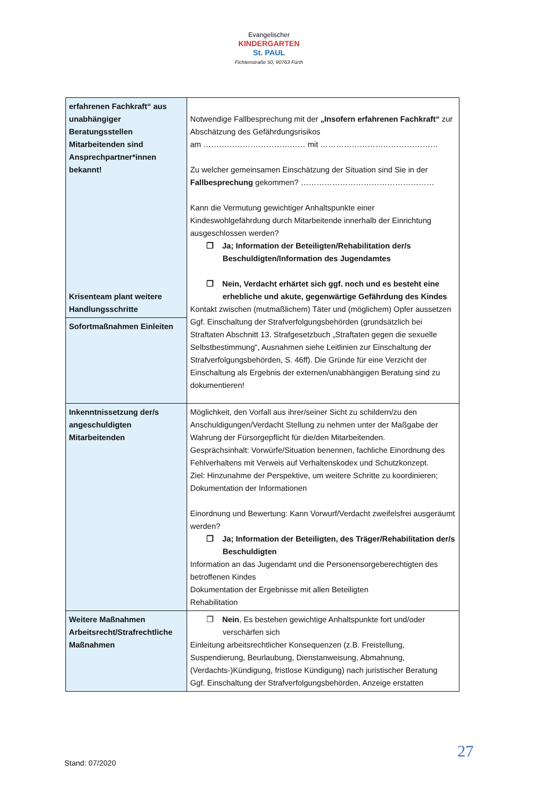Evangelischer
KINDERGARTEN
St. PAUL
Fichtenstraße 50, 90763 Fürth
| erfahrenen Fachkraft“ aus unabhängiger Beratungsstellen Mitarbeitenden sind Ansprechpartner*innen bekannt! Krisenteam plant weitere Handlungsschritte | Notwendige Fallbesprechung mit der „Insofern erfahrenen Fachkraft“ zur Abschätzung des Gefährdungsrisikos am ………………………………… mit ……………………………………… Zu welcher gemeinsamen Einschätzung der Situation sind Sie in der Fallbesprechung gekommen? …………………………………………… Kann die Vermutung gewichtiger Anhaltspunkte einer Kindeswohlgefährdung durch Mitarbeitende innerhalb der Einrichtung ausgeschlossen werden? ❐ Ja; Information der Beteiligten/Rehabilitation der/s Beschuldigten/Information des Jugendamtes ❐ Nein, Verdacht erhärtet sich ggf. noch und es besteht eine erhebliche und akute, gegenwärtige Gefährdung des Kindes Kontakt zwischen (mutmaßlichem) Täter und (möglichem) Opfer aussetzen Ggf. Einschaltung der Strafverfolgungsbehörden (grundsätzlich bei Straftaten Abschnitt 13. Strafgesetzbuch „Straftaten gegen die sexuelle Selbstbestimmung“, Ausnahmen siehe Leitlinien zur Einschaltung der Strafverfolgungsbehörden, S. 46ff). Die Gründe für eine Verzicht der Einschaltung als Ergebnis der externen/unabhängigen Beratung sind zu dokumentieren! |
| Sofortmaßnahmen Einleiten | |
| Inkenntnissetzung der/s angeschuldigten Mitarbeitenden | Möglichkeit, den Vorfall aus ihrer/seiner Sicht zu schildern/zu den Anschuldigungen/Verdacht Stellung zu nehmen unter der Maßgabe der Wahrung der Fürsorgepflicht für die/den Mitarbeitenden. Gesprächsinhalt: Vorwürfe/Situation benennen, fachliche Einordnung des Fehlverhaltens mit Verweis auf Verhaltenskodex und Schutzkonzept. Ziel: Hinzunahme der Perspektive, um weitere Schritte zu koordinieren; Dokumentation der Informationen Einordnung und Bewertung: Kann Vorwurf/Verdacht zweifelsfrei ausgeräumt werden? ❐ Ja; Information der Beteiligten, des Träger/Rehabilitation der/s Beschuldigten Information an das Jugendamt und die Personensorgeberechtigten des betroffenen Kindes Dokumentation der Ergebnisse mit allen Beteiligten Rehabilitation |
| Weitere Maßnahmen Arbeitsrecht/Strafrechtliche Maßnahmen | ❐ Nein , Es bestehen gewichtige Anhaltspunkte fort und/oder verschärfen sich Einleitung arbeitsrechtlicher Konsequenzen (z.B. Freistellung, Suspendierung, Beurlaubung, Dienstanweisung, Abmahnung, (Verdachts-)Kündigung, fristlose Kündigung) nach juristischer Beratung Ggf. Einschaltung der Strafverfolgungsbehörden, Anzeige erstatten |
27
Stand: 07/2020